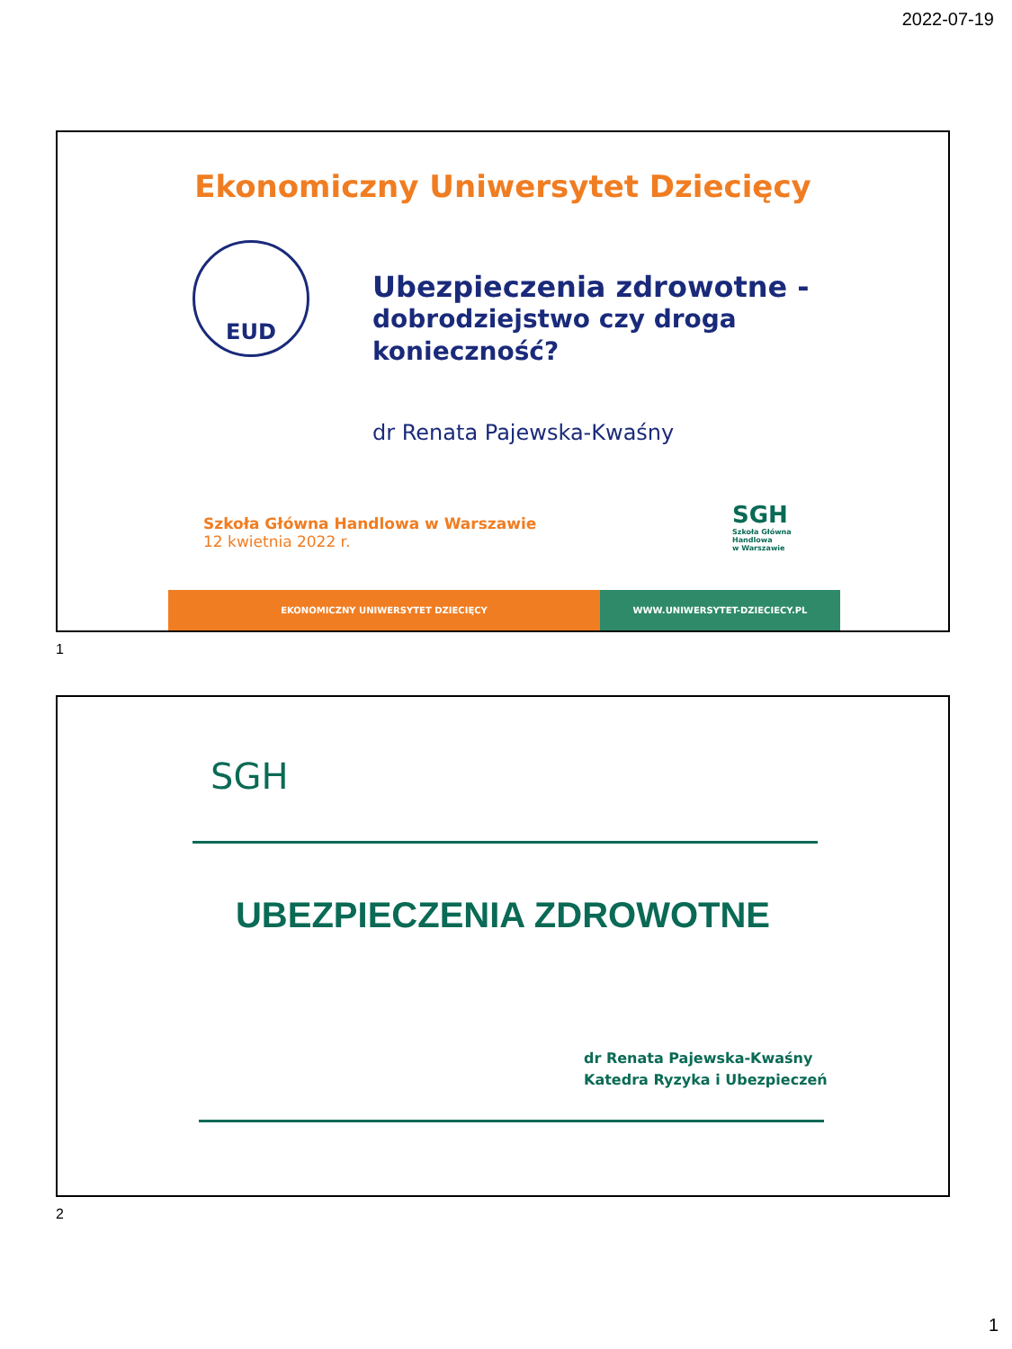2022-07-19
Ekonomiczny Uniwersytet Dziecięcy
EUD
Ubezpieczenia zdrowotne -
dobrodziejstwo czy droga
konieczność?
dr Renata Pajewska-Kwaśny
Szkoła Główna Handlowa w Warszawie
12 kwietnia 2022 r.
SGH
Szkoła Główna
Handlowa
w Warszawie
EKONOMICZNY UNIWERSYTET DZIECIĘCY WWW.UNIWERSYTET-DZIECIECY.PL
1
SGH
UBEZPIECZENIA ZDROWOTNE
dr Renata Pajewska-Kwaśny
Katedra Ryzyka i Ubezpieczeń
2
1